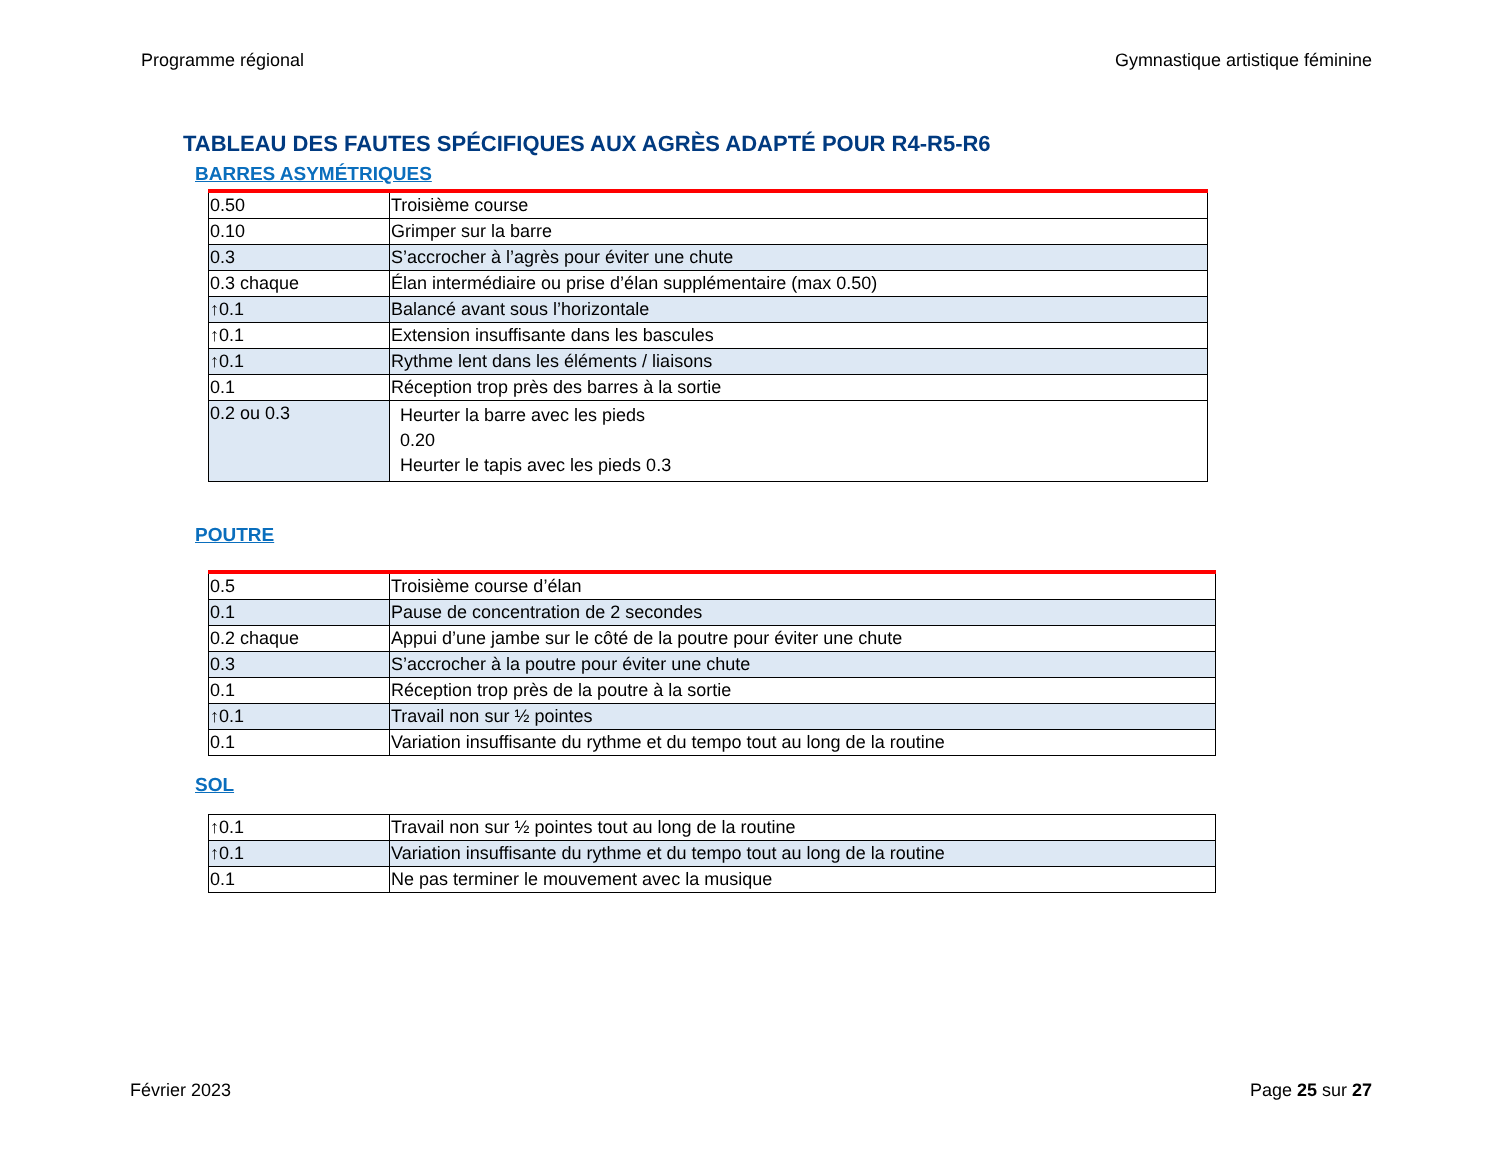Programme régional Gymnastique artistique féminine
TABLEAU DES FAUTES SPÉCIFIQUES AUX AGRÈS ADAPTÉ POUR R4-R5-R6
BARRES ASYMÉTRIQUES
| 0.50 | Troisième course |
| 0.10 | Grimper sur la barre |
| 0.3 | S’accrocher à l’agrès pour éviter une chute |
| 0.3 chaque | Élan intermédiaire ou prise d’élan supplémentaire (max 0.50) |
| ↑0.1 | Balancé avant sous l’horizontale |
| ↑0.1 | Extension insuffisante dans les bascules |
| ↑0.1 | Rythme lent dans les éléments / liaisons |
| 0.1 | Réception trop près des barres à la sortie |
| 0.2 ou 0.3 | Heurter la barre avec les pieds 0.20 Heurter le tapis avec les pieds 0.3 |
POUTRE
| 0.5 | Troisième course d’élan |
| 0.1 | Pause de concentration de 2 secondes |
| 0.2 chaque | Appui d’une jambe sur le côté de la poutre pour éviter une chute |
| 0.3 | S’accrocher à la poutre pour éviter une chute |
| 0.1 | Réception trop près de la poutre à la sortie |
| ↑0.1 | Travail non sur ½ pointes |
| 0.1 | Variation insuffisante du rythme et du tempo tout au long de la routine |
SOL
| ↑0.1 | Travail non sur ½ pointes tout au long de la routine |
| ↑0.1 | Variation insuffisante du rythme et du tempo tout au long de la routine |
| 0.1 | Ne pas terminer le mouvement avec la musique |
Février 2023 Page 25 sur 27